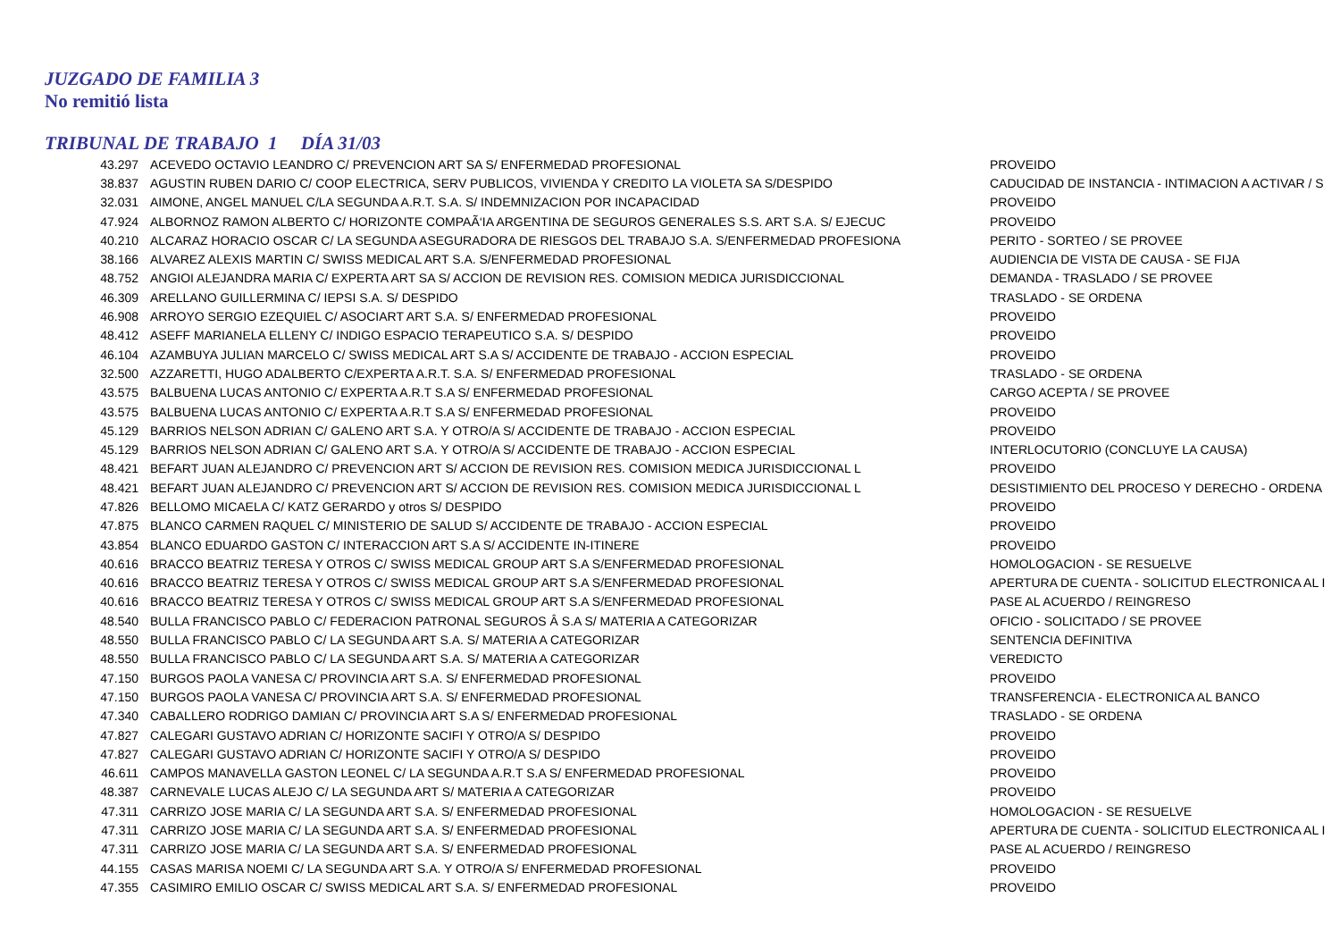JUZGADO DE FAMILIA 3
No remitió lista
TRIBUNAL DE TRABAJO 1 DÍA 31/03
| 43.297 | ACEVEDO OCTAVIO LEANDRO C/ PREVENCION ART SA S/ ENFERMEDAD PROFESIONAL | PROVEIDO |
| 38.837 | AGUSTIN RUBEN DARIO C/ COOP ELECTRICA, SERV PUBLICOS, VIVIENDA Y CREDITO LA VIOLETA SA S/DESPIDO | CADUCIDAD DE INSTANCIA - INTIMACION A ACTIVAR / S |
| 32.031 | AIMONE, ANGEL MANUEL C/LA SEGUNDA A.R.T. S.A. S/ INDEMNIZACION POR INCAPACIDAD | PROVEIDO |
| 47.924 | ALBORNOZ RAMON ALBERTO C/ HORIZONTE COMPAÃ‘IA ARGENTINA DE SEGUROS GENERALES S.S. ART S.A. S/ EJECUC | PROVEIDO |
| 40.210 | ALCARAZ HORACIO OSCAR C/ LA SEGUNDA ASEGURADORA DE RIESGOS DEL TRABAJO S.A. S/ENFERMEDAD PROFESIONA | PERITO - SORTEO / SE PROVEE |
| 38.166 | ALVAREZ ALEXIS MARTIN C/ SWISS MEDICAL ART S.A. S/ENFERMEDAD PROFESIONAL | AUDIENCIA DE VISTA DE CAUSA - SE FIJA |
| 48.752 | ANGIOI ALEJANDRA MARIA C/ EXPERTA ART SA S/ ACCION DE REVISION RES. COMISION MEDICA JURISDICCIONAL | DEMANDA - TRASLADO / SE PROVEE |
| 46.309 | ARELLANO GUILLERMINA C/ IEPSI S.A. S/ DESPIDO | TRASLADO - SE ORDENA |
| 46.908 | ARROYO SERGIO EZEQUIEL C/ ASOCIART ART S.A. S/ ENFERMEDAD PROFESIONAL | PROVEIDO |
| 48.412 | ASEFF MARIANELA ELLENY C/ INDIGO ESPACIO TERAPEUTICO S.A. S/ DESPIDO | PROVEIDO |
| 46.104 | AZAMBUYA JULIAN MARCELO C/ SWISS MEDICAL ART S.A S/ ACCIDENTE DE TRABAJO - ACCION ESPECIAL | PROVEIDO |
| 32.500 | AZZARETTI, HUGO ADALBERTO C/EXPERTA A.R.T. S.A. S/ ENFERMEDAD PROFESIONAL | TRASLADO - SE ORDENA |
| 43.575 | BALBUENA LUCAS ANTONIO C/ EXPERTA A.R.T S.A S/ ENFERMEDAD PROFESIONAL | CARGO ACEPTA / SE PROVEE |
| 43.575 | BALBUENA LUCAS ANTONIO C/ EXPERTA A.R.T S.A S/ ENFERMEDAD PROFESIONAL | PROVEIDO |
| 45.129 | BARRIOS NELSON ADRIAN C/ GALENO ART S.A. Y OTRO/A S/ ACCIDENTE DE TRABAJO - ACCION ESPECIAL | PROVEIDO |
| 45.129 | BARRIOS NELSON ADRIAN C/ GALENO ART S.A. Y OTRO/A S/ ACCIDENTE DE TRABAJO - ACCION ESPECIAL | INTERLOCUTORIO (CONCLUYE LA CAUSA) |
| 48.421 | BEFART JUAN ALEJANDRO C/ PREVENCION ART S/ ACCION DE REVISION RES. COMISION MEDICA JURISDICCIONAL L | PROVEIDO |
| 48.421 | BEFART JUAN ALEJANDRO C/ PREVENCION ART S/ ACCION DE REVISION RES. COMISION MEDICA JURISDICCIONAL L | DESISTIMIENTO DEL PROCESO Y DERECHO - ORDENA |
| 47.826 | BELLOMO MICAELA C/ KATZ GERARDO y otros S/ DESPIDO | PROVEIDO |
| 47.875 | BLANCO CARMEN RAQUEL C/ MINISTERIO DE SALUD S/ ACCIDENTE DE TRABAJO - ACCION ESPECIAL | PROVEIDO |
| 43.854 | BLANCO EDUARDO GASTON C/ INTERACCION ART S.A S/ ACCIDENTE IN-ITINERE | PROVEIDO |
| 40.616 | BRACCO BEATRIZ TERESA Y OTROS C/ SWISS MEDICAL GROUP ART S.A S/ENFERMEDAD PROFESIONAL | HOMOLOGACION - SE RESUELVE |
| 40.616 | BRACCO BEATRIZ TERESA Y OTROS C/ SWISS MEDICAL GROUP ART S.A S/ENFERMEDAD PROFESIONAL | APERTURA DE CUENTA - SOLICITUD ELECTRONICA AL I |
| 40.616 | BRACCO BEATRIZ TERESA Y OTROS C/ SWISS MEDICAL GROUP ART S.A S/ENFERMEDAD PROFESIONAL | PASE AL ACUERDO / REINGRESO |
| 48.540 | BULLA FRANCISCO PABLO C/ FEDERACION PATRONAL SEGUROS Â S.A S/ MATERIA A CATEGORIZAR | OFICIO - SOLICITADO / SE PROVEE |
| 48.550 | BULLA FRANCISCO PABLO C/ LA SEGUNDA ART S.A. S/ MATERIA A CATEGORIZAR | SENTENCIA DEFINITIVA |
| 48.550 | BULLA FRANCISCO PABLO C/ LA SEGUNDA ART S.A. S/ MATERIA A CATEGORIZAR | VEREDICTO |
| 47.150 | BURGOS PAOLA VANESA C/ PROVINCIA ART S.A. S/ ENFERMEDAD PROFESIONAL | PROVEIDO |
| 47.150 | BURGOS PAOLA VANESA C/ PROVINCIA ART S.A. S/ ENFERMEDAD PROFESIONAL | TRANSFERENCIA - ELECTRONICA AL BANCO |
| 47.340 | CABALLERO RODRIGO DAMIAN C/ PROVINCIA ART S.A S/ ENFERMEDAD PROFESIONAL | TRASLADO - SE ORDENA |
| 47.827 | CALEGARI GUSTAVO ADRIAN C/ HORIZONTE SACIFI Y OTRO/A S/ DESPIDO | PROVEIDO |
| 47.827 | CALEGARI GUSTAVO ADRIAN C/ HORIZONTE SACIFI Y OTRO/A S/ DESPIDO | PROVEIDO |
| 46.611 | CAMPOS MANAVELLA GASTON LEONEL C/ LA SEGUNDA A.R.T S.A S/ ENFERMEDAD PROFESIONAL | PROVEIDO |
| 48.387 | CARNEVALE LUCAS ALEJO C/ LA SEGUNDA ART S/ MATERIA A CATEGORIZAR | PROVEIDO |
| 47.311 | CARRIZO JOSE MARIA C/ LA SEGUNDA ART S.A. S/ ENFERMEDAD PROFESIONAL | HOMOLOGACION - SE RESUELVE |
| 47.311 | CARRIZO JOSE MARIA C/ LA SEGUNDA ART S.A. S/ ENFERMEDAD PROFESIONAL | APERTURA DE CUENTA - SOLICITUD ELECTRONICA AL I |
| 47.311 | CARRIZO JOSE MARIA C/ LA SEGUNDA ART S.A. S/ ENFERMEDAD PROFESIONAL | PASE AL ACUERDO / REINGRESO |
| 44.155 | CASAS MARISA NOEMI C/ LA SEGUNDA ART S.A. Y OTRO/A S/ ENFERMEDAD PROFESIONAL | PROVEIDO |
| 47.355 | CASIMIRO EMILIO OSCAR C/ SWISS MEDICAL ART S.A. S/ ENFERMEDAD PROFESIONAL | PROVEIDO |